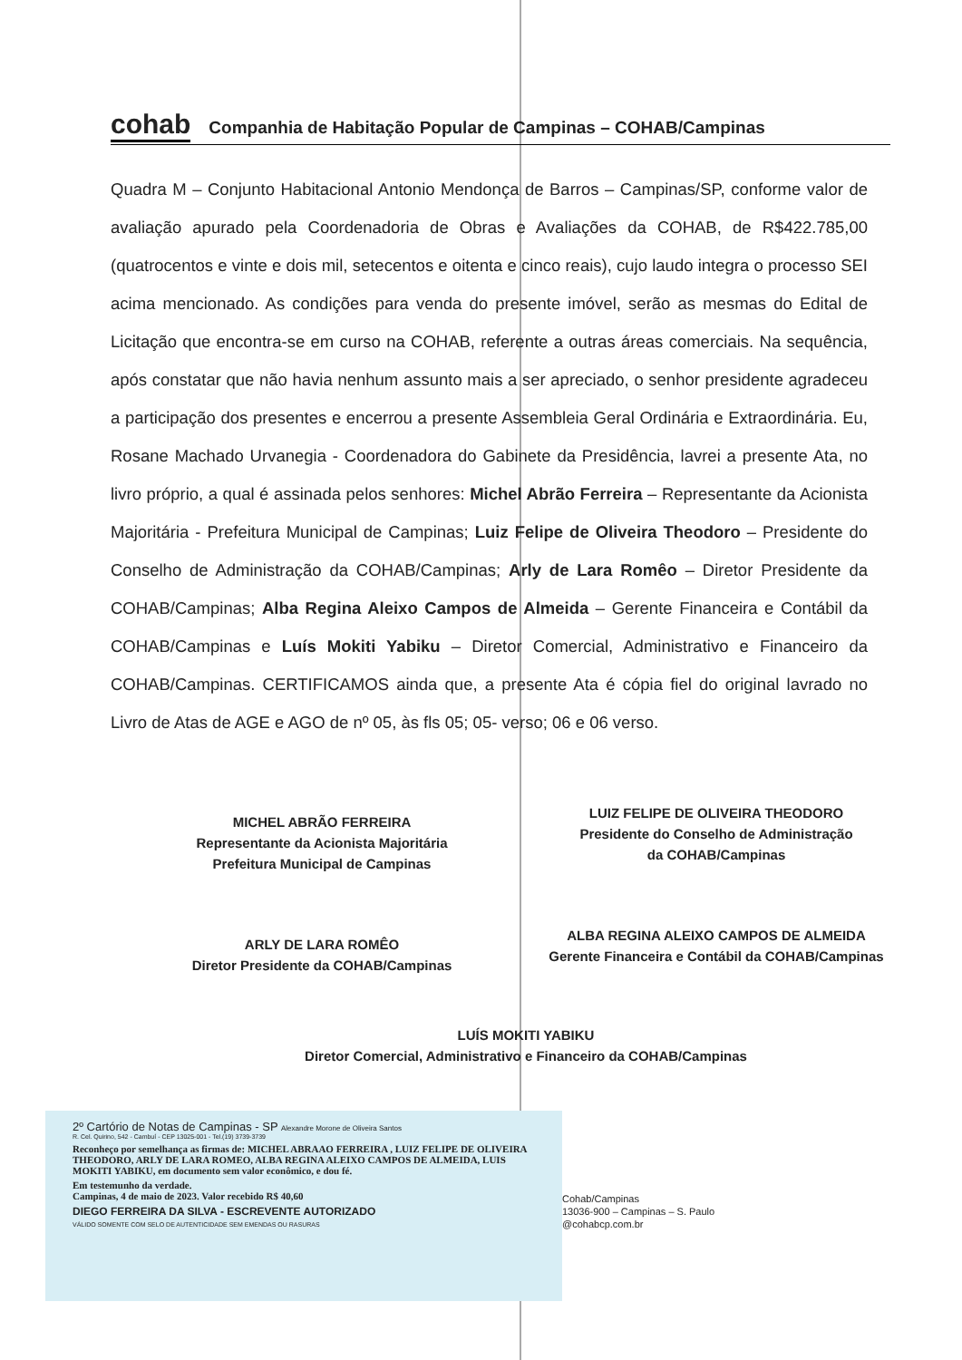cohab Companhia de Habitação Popular de Campinas – COHAB/Campinas
Quadra M – Conjunto Habitacional Antonio Mendonça de Barros – Campinas/SP, conforme valor de avaliação apurado pela Coordenadoria de Obras e Avaliações da COHAB, de R$422.785,00 (quatrocentos e vinte e dois mil, setecentos e oitenta e cinco reais), cujo laudo integra o processo SEI acima mencionado. As condições para venda do presente imóvel, serão as mesmas do Edital de Licitação que encontra-se em curso na COHAB, referente a outras áreas comerciais. Na sequência, após constatar que não havia nenhum assunto mais a ser apreciado, o senhor presidente agradeceu a participação dos presentes e encerrou a presente Assembleia Geral Ordinária e Extraordinária. Eu, Rosane Machado Urvanegia - Coordenadora do Gabinete da Presidência, lavrei a presente Ata, no livro próprio, a qual é assinada pelos senhores: Michel Abrão Ferreira – Representante da Acionista Majoritária - Prefeitura Municipal de Campinas; Luiz Felipe de Oliveira Theodoro – Presidente do Conselho de Administração da COHAB/Campinas; Arly de Lara Romêo – Diretor Presidente da COHAB/Campinas; Alba Regina Aleixo Campos de Almeida – Gerente Financeira e Contábil da COHAB/Campinas e Luís Mokiti Yabiku – Diretor Comercial, Administrativo e Financeiro da COHAB/Campinas. CERTIFICAMOS ainda que, a presente Ata é cópia fiel do original lavrado no Livro de Atas de AGE e AGO de nº 05, às fls 05; 05- verso; 06 e 06 verso.
MICHEL ABRÃO FERREIRA
Representante da Acionista Majoritária
Prefeitura Municipal de Campinas
LUIZ FELIPE DE OLIVEIRA THEODORO
Presidente do Conselho de Administração
da COHAB/Campinas
ARLY DE LARA ROMÊO
Diretor Presidente da COHAB/Campinas
ALBA REGINA ALEIXO CAMPOS DE ALMEIDA
Gerente Financeira e Contábil da COHAB/Campinas
LUÍS MOKITI YABIKU
Diretor Comercial, Administrativo e Financeiro da COHAB/Campinas
2º Cartório de Notas de Campinas - SP Alexandre Morone de Oliveira Santos
R. Cel. Quirino, 542 - Cambuí - CEP 13025-001 - Tel.(19) 3739-3739
Reconheço por semelhança as firmas de: MICHEL ABRAAO FERREIRA , LUIZ FELIPE DE OLIVEIRA THEODORO, ARLY DE LARA ROMEO, ALBA REGINA ALEIXO CAMPOS DE ALMEIDA, LUIS MOKITI YABIKU, em documento sem valor econômico, e dou fé.
Em testemunho da verdade.
Campinas, 4 de maio de 2023. Valor recebido R$ 40,60
DIEGO FERREIRA DA SILVA - ESCREVENTE AUTORIZADO
VÁLIDO SOMENTE COM SELO DE AUTENTICIDADE SEM EMENDAS OU RASURAS
Cohab/Campinas
13036-900 – Campinas – S. Paulo
@cohabcp.com.br